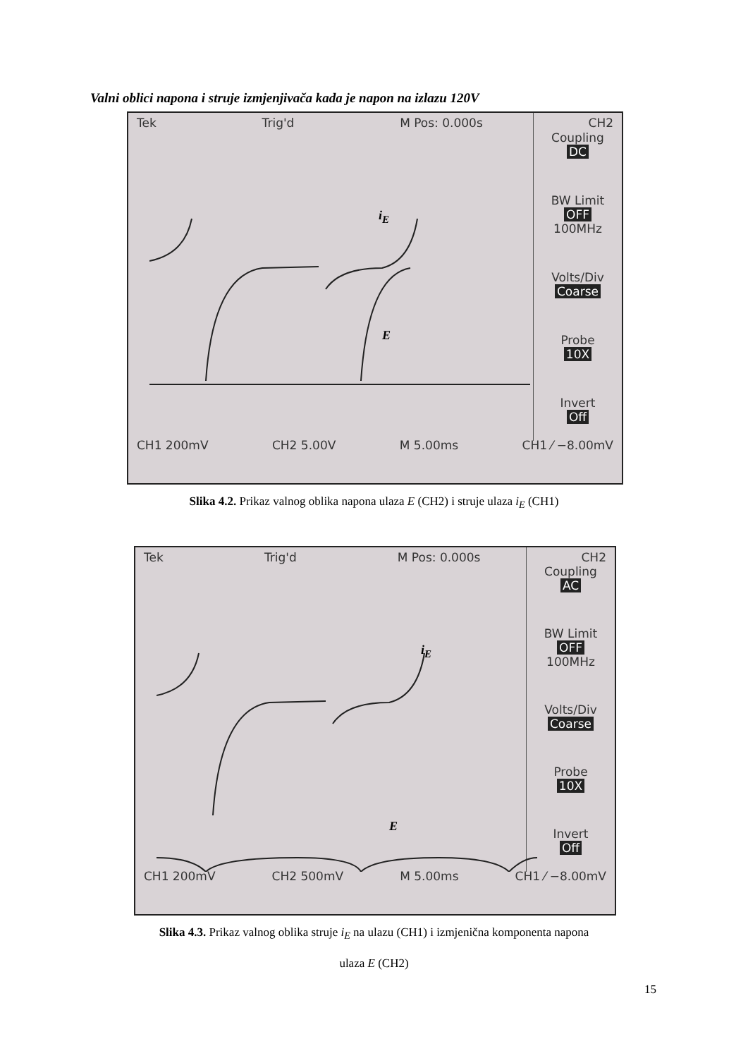Valni oblici napona i struje izmjenjivača kada je napon na izlazu 120V
Tek Trig'd M Pos: 0.000s CH2
Coupling
DC
BW Limit
OFF
100MHz
Volts/Div
Coarse
Probe
10X
Invert
Off
i<sub>E</sub>
E
CH1 200mV CH2 5.00V M 5.00ms CH1 ⁄ −8.00mV
Slika 4.2. Prikaz valnog oblika napona ulaza E (CH2) i struje ulaza i<sub>E</sub> (CH1)
Tek Trig'd M Pos: 0.000s CH2
Coupling
AC
BW Limit
OFF
100MHz
Volts/Div
Coarse
Probe
10X
Invert
Off
i<sub>E</sub>
E
CH1 200mV CH2 500mV M 5.00ms CH1 ⁄ −8.00mV
Slika 4.3. Prikaz valnog oblika struje i<sub>E</sub> na ulazu (CH1) i izmjenična komponenta napona
ulaza E (CH2)
15